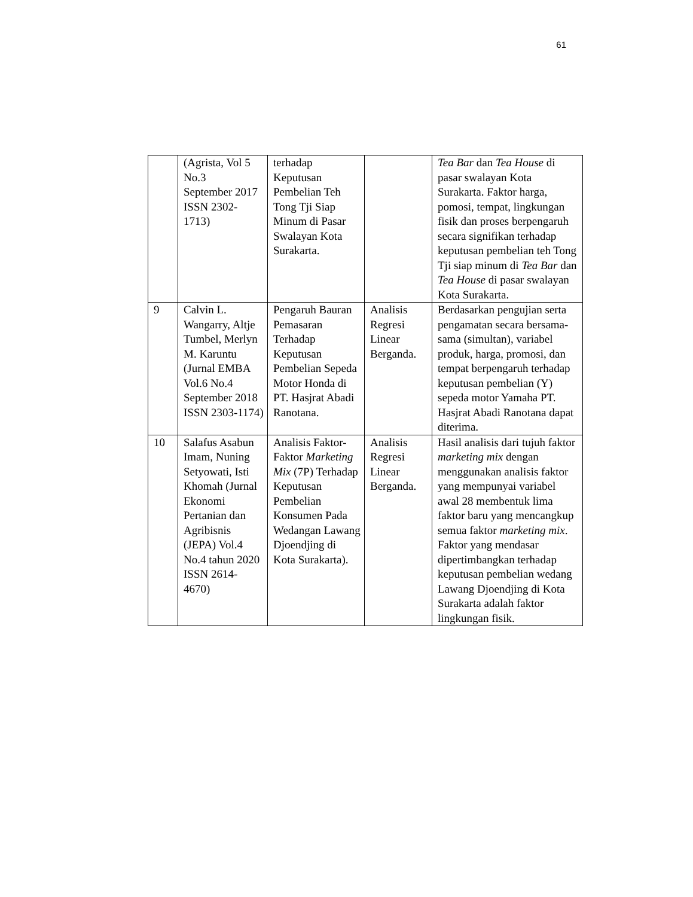61
| | (Agrista, Vol 5 No.3 September 2017 ISSN 2302-1713) | terhadap Keputusan Pembelian Teh Tong Tji Siap Minum di Pasar Swalayan Kota Surakarta. | | Tea Bar dan Tea House di pasar swalayan Kota Surakarta. Faktor harga, pomosi, tempat, lingkungan fisik dan proses berpengaruh secara signifikan terhadap keputusan pembelian teh Tong Tji siap minum di Tea Bar dan Tea House di pasar swalayan Kota Surakarta. |
| 9 | Calvin L. Wangarry, Altje Tumbel, Merlyn M. Karuntu (Jurnal EMBA Vol.6 No.4 September 2018 ISSN 2303-1174) | Pengaruh Bauran Pemasaran Terhadap Keputusan Pembelian Sepeda Motor Honda di PT. Hasjrat Abadi Ranotana. | Analisis Regresi Linear Berganda. | Berdasarkan pengujian serta pengamatan secara bersama-sama (simultan), variabel produk, harga, promosi, dan tempat berpengaruh terhadap keputusan pembelian (Y) sepeda motor Yamaha PT. Hasjrat Abadi Ranotana dapat diterima. |
| 10 | Salafus Asabun Imam, Nuning Setyowati, Isti Khomah (Jurnal Ekonomi Pertanian dan Agribisnis (JEPA) Vol.4 No.4 tahun 2020 ISSN 2614-4670) | Analisis Faktor-Faktor Marketing Mix (7P) Terhadap Keputusan Pembelian Konsumen Pada Wedangan Lawang Djoendjing di Kota Surakarta). | Analisis Regresi Linear Berganda. | Hasil analisis dari tujuh faktor marketing mix dengan menggunakan analisis faktor yang mempunyai variabel awal 28 membentuk lima faktor baru yang mencangkup semua faktor marketing mix . Faktor yang mendasar dipertimbangkan terhadap keputusan pembelian wedang Lawang Djoendjing di Kota Surakarta adalah faktor lingkungan fisik. |